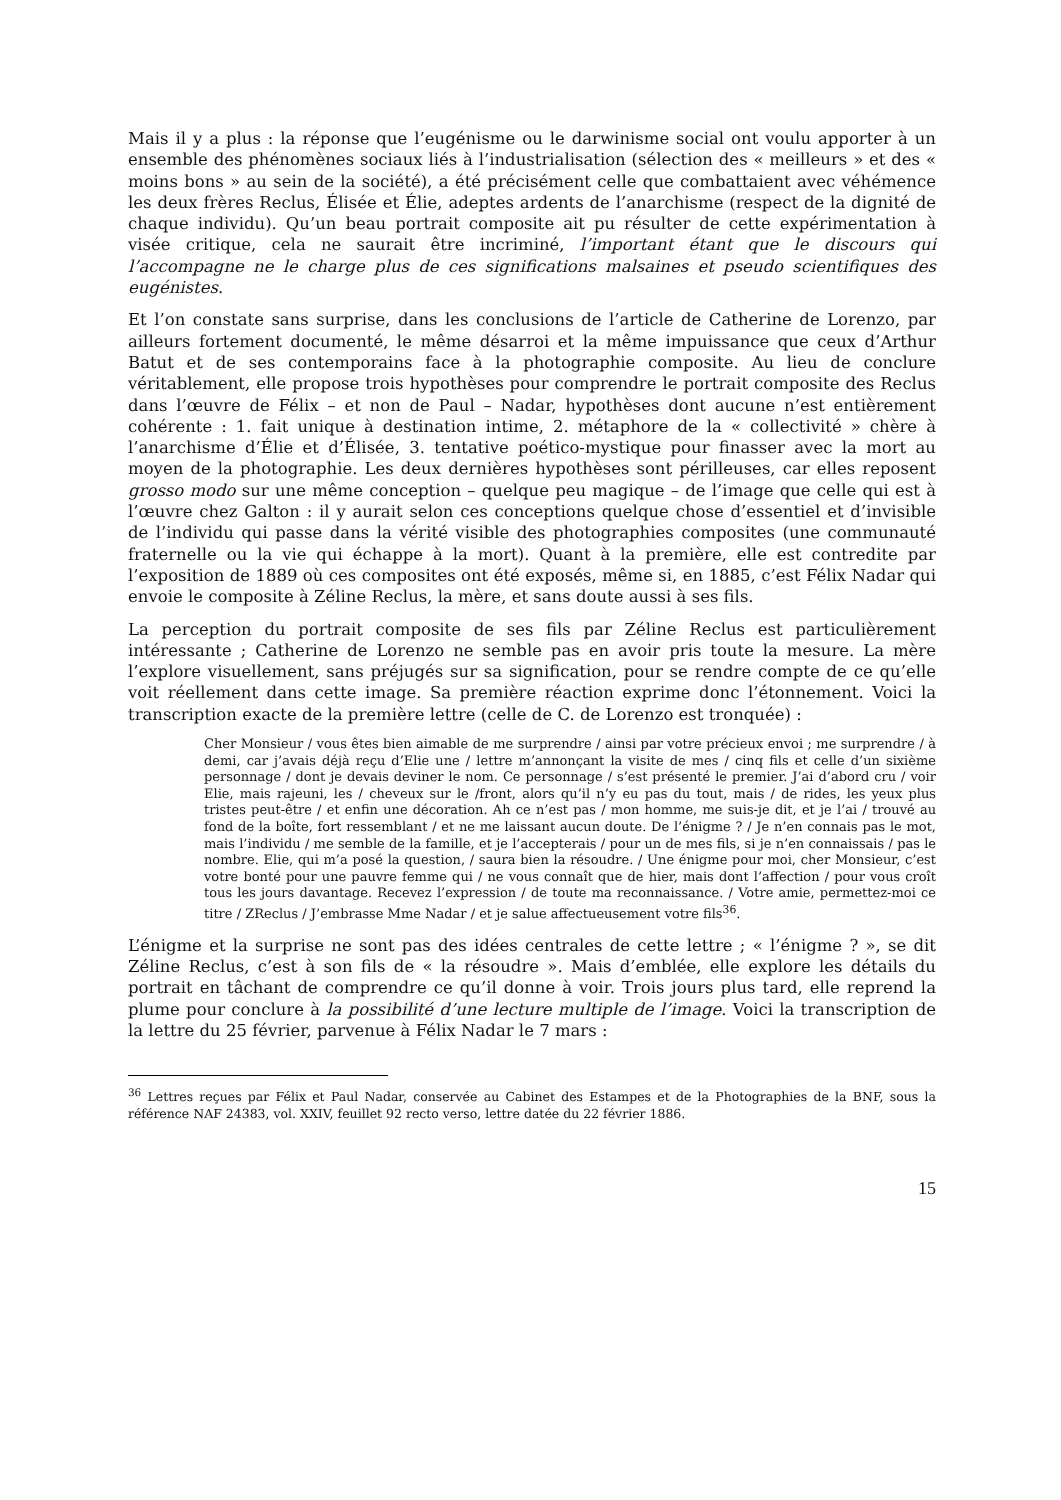Mais il y a plus : la réponse que l’eugénisme ou le darwinisme social ont voulu apporter à un ensemble des phénomènes sociaux liés à l’industrialisation (sélection des « meilleurs » et des « moins bons » au sein de la société), a été précisément celle que combattaient avec véhémence les deux frères Reclus, Élisée et Élie, adeptes ardents de l’anarchisme (respect de la dignité de chaque individu). Qu’un beau portrait composite ait pu résulter de cette expérimentation à visée critique, cela ne saurait être incriminé, l’important étant que le discours qui l’accompagne ne le charge plus de ces significations malsaines et pseudo scientifiques des eugénistes.
Et l’on constate sans surprise, dans les conclusions de l’article de Catherine de Lorenzo, par ailleurs fortement documenté, le même désarroi et la même impuissance que ceux d’Arthur Batut et de ses contemporains face à la photographie composite. Au lieu de conclure véritablement, elle propose trois hypothèses pour comprendre le portrait composite des Reclus dans l’œuvre de Félix – et non de Paul – Nadar, hypothèses dont aucune n’est entièrement cohérente : 1. fait unique à destination intime, 2. métaphore de la « collectivité » chère à l’anarchisme d’Élie et d’Élisée, 3. tentative poético-mystique pour finasser avec la mort au moyen de la photographie. Les deux dernières hypothèses sont périlleuses, car elles reposent grosso modo sur une même conception – quelque peu magique – de l’image que celle qui est à l’œuvre chez Galton : il y aurait selon ces conceptions quelque chose d’essentiel et d’invisible de l’individu qui passe dans la vérité visible des photographies composites (une communauté fraternelle ou la vie qui échappe à la mort). Quant à la première, elle est contredite par l’exposition de 1889 où ces composites ont été exposés, même si, en 1885, c’est Félix Nadar qui envoie le composite à Zéline Reclus, la mère, et sans doute aussi à ses fils.
La perception du portrait composite de ses fils par Zéline Reclus est particulièrement intéressante ; Catherine de Lorenzo ne semble pas en avoir pris toute la mesure. La mère l’explore visuellement, sans préjugés sur sa signification, pour se rendre compte de ce qu’elle voit réellement dans cette image. Sa première réaction exprime donc l’étonnement. Voici la transcription exacte de la première lettre (celle de C. de Lorenzo est tronquée) :
Cher Monsieur / vous êtes bien aimable de me surprendre / ainsi par votre précieux envoi ; me surprendre / à demi, car j’avais déjà reçu d’Elie une / lettre m’annonçant la visite de mes / cinq fils et celle d’un sixième personnage / dont je devais deviner le nom. Ce personnage / s’est présenté le premier. J’ai d’abord cru / voir Elie, mais rajeuni, les / cheveux sur le /front, alors qu’il n’y eu pas du tout, mais / de rides, les yeux plus tristes peut-être / et enfin une décoration. Ah ce n’est pas / mon homme, me suis-je dit, et je l’ai / trouvé au fond de la boîte, fort ressemblant / et ne me laissant aucun doute. De l’énigme ? / Je n’en connais pas le mot, mais l’individu / me semble de la famille, et je l’accepterais / pour un de mes fils, si je n’en connaissais / pas le nombre. Elie, qui m’a posé la question, / saura bien la résoudre. / Une énigme pour moi, cher Monsieur, c’est votre bonté pour une pauvre femme qui / ne vous connaît que de hier, mais dont l’affection / pour vous croît tous les jours davantage. Recevez l’expression / de toute ma reconnaissance. / Votre amie, permettez-moi ce titre / ZReclus / J’embrasse Mme Nadar / et je salue affectueusement votre fils<sup>36</sup>.
L’énigme et la surprise ne sont pas des idées centrales de cette lettre ; « l’énigme ? », se dit Zéline Reclus, c’est à son fils de « la résoudre ». Mais d’emblée, elle explore les détails du portrait en tâchant de comprendre ce qu’il donne à voir. Trois jours plus tard, elle reprend la plume pour conclure à la possibilité d’une lecture multiple de l’image. Voici la transcription de la lettre du 25 février, parvenue à Félix Nadar le 7 mars :
<sup>36</sup> Lettres reçues par Félix et Paul Nadar, conservée au Cabinet des Estampes et de la Photographies de la BNF, sous la référence NAF 24383, vol. XXIV, feuillet 92 recto verso, lettre datée du 22 février 1886.
15